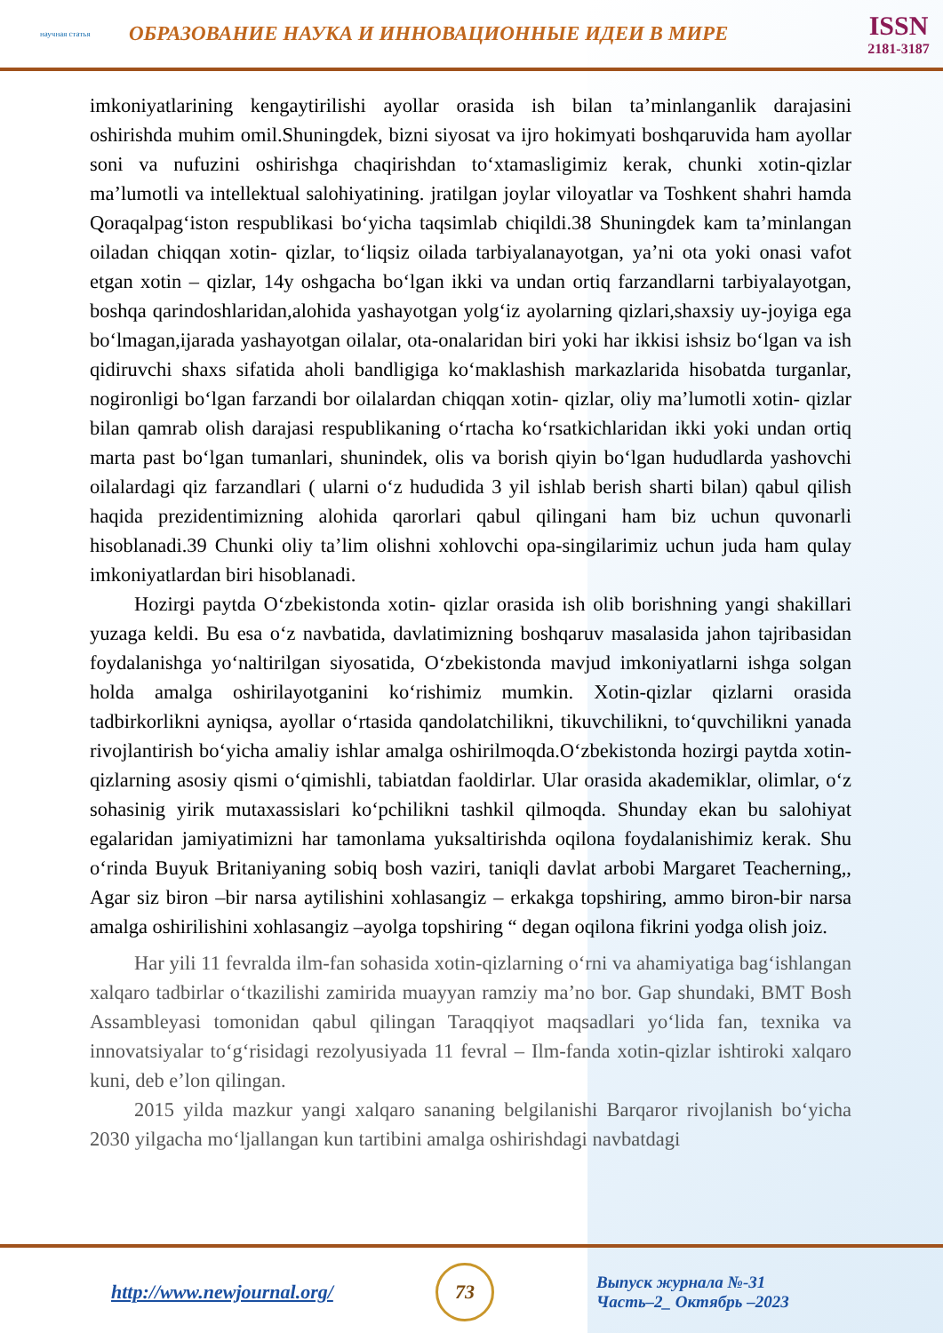научная статья
ОБРАЗОВАНИЕ НАУКА И ИННОВАЦИОННЫЕ ИДЕИ В МИРЕ
ISSN
2181-3187
imkoniyatlarining kengaytirilishi ayollar orasida ish bilan ta’minlanganlik darajasini oshirishda muhim omil.Shuningdek, bizni siyosat va ijro hokimyati boshqaruvida ham ayollar soni va nufuzini oshirishga chaqirishdan to‘xtamasligimiz kerak, chunki xotin-qizlar ma’lumotli va intellektual salohiyatining. jratilgan joylar viloyatlar va Toshkent shahri hamda Qoraqalpag‘iston respublikasi bo‘yicha taqsimlab chiqildi.38 Shuningdek kam ta’minlangan oiladan chiqqan xotin- qizlar, to‘liqsiz oilada tarbiyalanayotgan, ya’ni ota yoki onasi vafot etgan xotin – qizlar, 14y oshgacha bo‘lgan ikki va undan ortiq farzandlarni tarbiyalayotgan, boshqa qarindoshlaridan,alohida yashayotgan yolg‘iz ayolarning qizlari,shaxsiy uy-joyiga ega bo‘lmagan,ijarada yashayotgan oilalar, ota-onalaridan biri yoki har ikkisi ishsiz bo‘lgan va ish qidiruvchi shaxs sifatida aholi bandligiga ko‘maklashish markazlarida hisobatda turganlar, nogironligi bo‘lgan farzandi bor oilalardan chiqqan xotin- qizlar, oliy ma’lumotli xotin- qizlar bilan qamrab olish darajasi respublikaning o‘rtacha ko‘rsatkichlaridan ikki yoki undan ortiq marta past bo‘lgan tumanlari, shunindek, olis va borish qiyin bo‘lgan hududlarda yashovchi oilalardagi qiz farzandlari ( ularni o‘z hududida 3 yil ishlab berish sharti bilan) qabul qilish haqida prezidentimizning alohida qarorlari qabul qilingani ham biz uchun quvonarli hisoblanadi.39 Chunki oliy ta’lim olishni xohlovchi opa-singilarimiz uchun juda ham qulay imkoniyatlardan biri hisoblanadi.
Hozirgi paytda O‘zbekistonda xotin- qizlar orasida ish olib borishning yangi shakillari yuzaga keldi. Bu esa o‘z navbatida, davlatimizning boshqaruv masalasida jahon tajribasidan foydalanishga yo‘naltirilgan siyosatida, O‘zbekistonda mavjud imkoniyatlarni ishga solgan holda amalga oshirilayotganini ko‘rishimiz mumkin. Xotin-qizlar qizlarni orasida tadbirkorlikni ayniqsa, ayollar o‘rtasida qandolatchilikni, tikuvchilikni, to‘quvchilikni yanada rivojlantirish bo‘yicha amaliy ishlar amalga oshirilmoqda.O‘zbekistonda hozirgi paytda xotin- qizlarning asosiy qismi o‘qimishli, tabiatdan faoldirlar. Ular orasida akademiklar, olimlar, o‘z sohasinig yirik mutaxassislari ko‘pchilikni tashkil qilmoqda. Shunday ekan bu salohiyat egalaridan jamiyatimizni har tamonlama yuksaltirishda oqilona foydalanishimiz kerak. Shu o‘rinda Buyuk Britaniyaning sobiq bosh vaziri, taniqli davlat arbobi Margaret Teacherning,, Agar siz biron –bir narsa aytilishini xohlasangiz – erkakga topshiring, ammo biron-bir narsa amalga oshirilishini xohlasangiz –ayolga topshiring “ degan oqilona fikrini yodga olish joiz.
Har yili 11 fevralda ilm-fan sohasida xotin-qizlarning o‘rni va ahamiyatiga bag‘ishlangan xalqaro tadbirlar o‘tkazilishi zamirida muayyan ramziy ma’no bor. Gap shundaki, BMT Bosh Assambleyasi tomonidan qabul qilingan Taraqqiyot maqsadlari yo‘lida fan, texnika va innovatsiyalar to‘g‘risidagi rezolyusiyada 11 fevral – Ilm-fanda xotin-qizlar ishtiroki xalqaro kuni, deb e’lon qilingan.
2015 yilda mazkur yangi xalqaro sananing belgilanishi Barqaror rivojlanish bo‘yicha 2030 yilgacha mo‘ljallangan kun tartibini amalga oshirishdagi navbatdagi
http://www.newjournal.org/
73
Выпуск журнала №-31
Часть–2_ Октябрь –2023